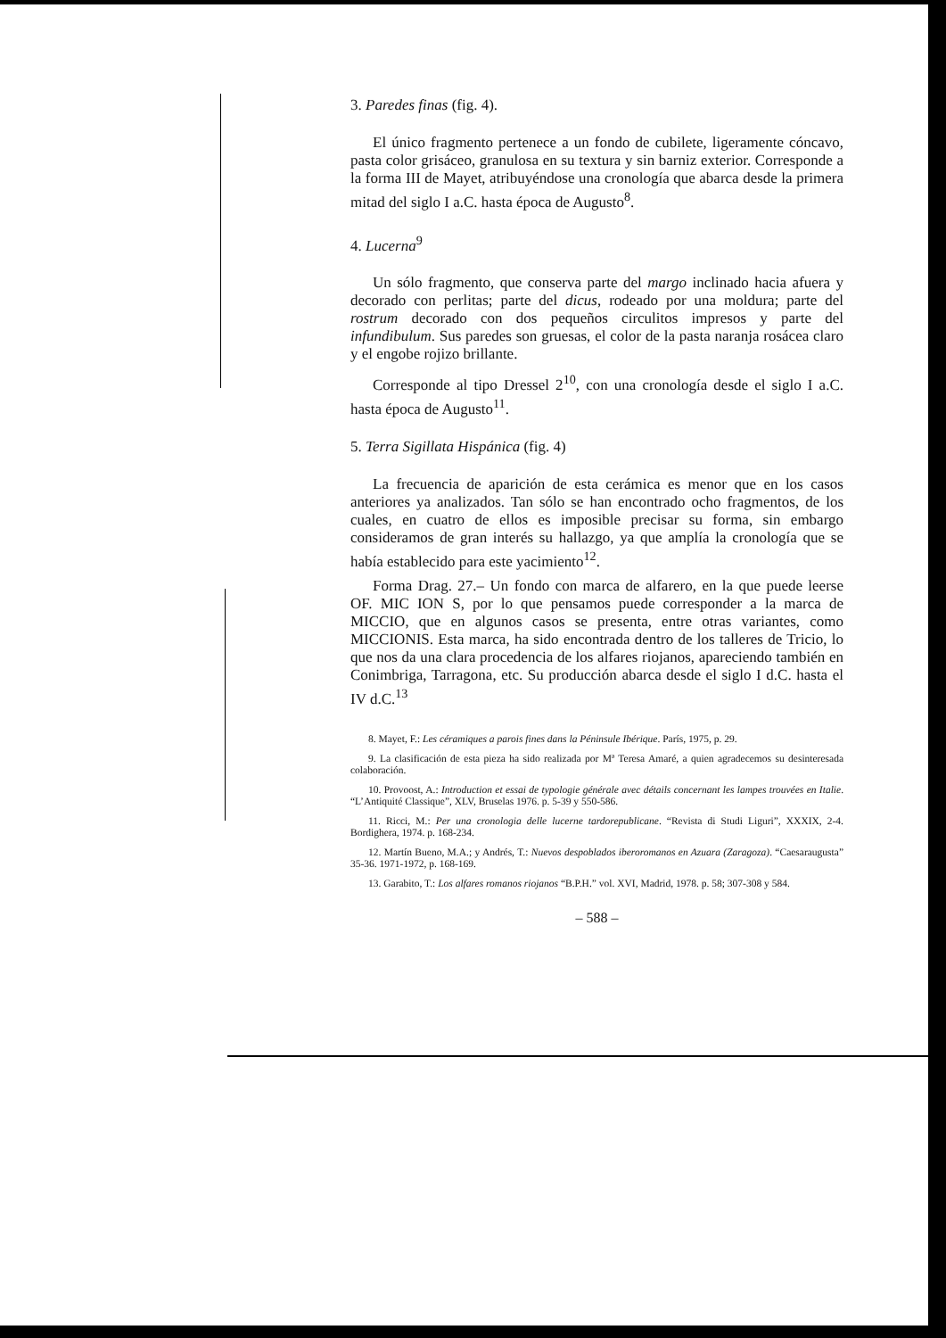3. Paredes finas (fig. 4).
El único fragmento pertenece a un fondo de cubilete, ligeramente cóncavo, pasta color grisáceo, granulosa en su textura y sin barniz exterior. Corresponde a la forma III de Mayet, atribuyéndose una cronología que abarca desde la primera mitad del siglo I a.C. hasta época de Augusto<sup>8</sup>.
4. Lucerna<sup>9</sup>
Un sólo fragmento, que conserva parte del margo inclinado hacia afuera y decorado con perlitas; parte del dicus, rodeado por una moldura; parte del rostrum decorado con dos pequeños circulitos impresos y parte del infundibulum. Sus paredes son gruesas, el color de la pasta naranja rosácea claro y el engobe rojizo brillante.
Corresponde al tipo Dressel 2<sup>10</sup>, con una cronología desde el siglo I a.C. hasta época de Augusto<sup>11</sup>.
5. Terra Sigillata Hispánica (fig. 4)
La frecuencia de aparición de esta cerámica es menor que en los casos anteriores ya analizados. Tan sólo se han encontrado ocho fragmentos, de los cuales, en cuatro de ellos es imposible precisar su forma, sin embargo consideramos de gran interés su hallazgo, ya que amplía la cronología que se había establecido para este yacimiento<sup>12</sup>.
Forma Drag. 27.– Un fondo con marca de alfarero, en la que puede leerse OF. MIC ION S, por lo que pensamos puede corresponder a la marca de MICCIO, que en algunos casos se presenta, entre otras variantes, como MICCIONIS. Esta marca, ha sido encontrada dentro de los talleres de Tricio, lo que nos da una clara procedencia de los alfares riojanos, apareciendo también en Conimbriga, Tarragona, etc. Su producción abarca desde el siglo I d.C. hasta el IV d.C.<sup>13</sup>
8. Mayet, F.: Les céramiques a parois fines dans la Péninsule Ibérique. París, 1975, p. 29.
9. La clasificación de esta pieza ha sido realizada por Mª Teresa Amaré, a quien agradecemos su desinteresada colaboración.
10. Provoost, A.: Introduction et essai de typologie générale avec détails concernant les lampes trouvées en Italie. “L’Antiquité Classique”, XLV, Bruselas 1976. p. 5-39 y 550-586.
11. Ricci, M.: Per una cronologia delle lucerne tardorepublicane. “Revista di Studi Liguri”, XXXIX, 2-4. Bordighera, 1974. p. 168-234.
12. Martín Bueno, M.A.; y Andrés, T.: Nuevos despoblados iberoromanos en Azuara (Zaragoza). “Caesaraugusta” 35-36. 1971-1972, p. 168-169.
13. Garabito, T.: Los alfares romanos riojanos “B.P.H.” vol. XVI, Madrid, 1978. p. 58; 307-308 y 584.
– 588 –